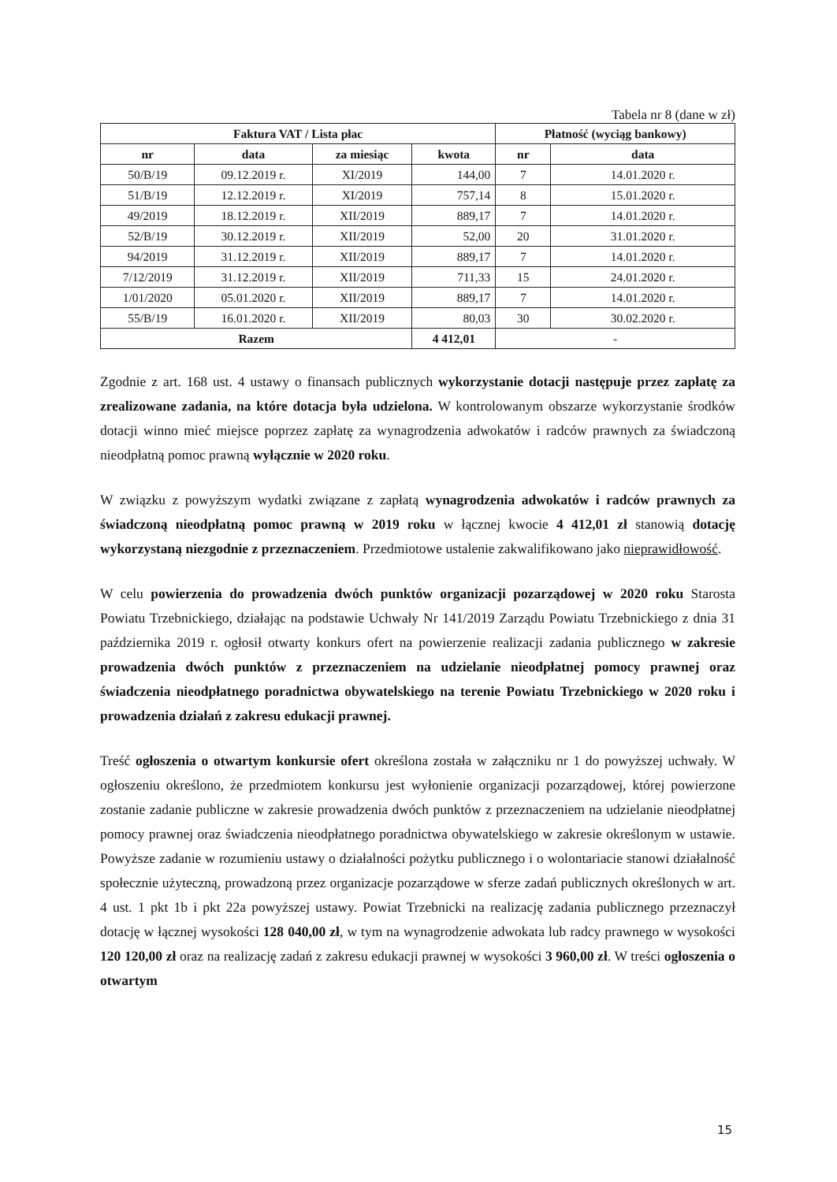Tabela nr 8 (dane w zł)
| Faktura VAT / Lista płac | | | | Płatność (wyciąg bankowy) | |
| --- | --- | --- | --- | --- | --- |
| nr | data | za miesiąc | kwota | nr | data |
| 50/B/19 | 09.12.2019 r. | XI/2019 | 144,00 | 7 | 14.01.2020 r. |
| 51/B/19 | 12.12.2019 r. | XI/2019 | 757,14 | 8 | 15.01.2020 r. |
| 49/2019 | 18.12.2019 r. | XII/2019 | 889,17 | 7 | 14.01.2020 r. |
| 52/B/19 | 30.12.2019 r. | XII/2019 | 52,00 | 20 | 31.01.2020 r. |
| 94/2019 | 31.12.2019 r. | XII/2019 | 889,17 | 7 | 14.01.2020 r. |
| 7/12/2019 | 31.12.2019 r. | XII/2019 | 711,33 | 15 | 24.01.2020 r. |
| 1/01/2020 | 05.01.2020 r. | XII/2019 | 889,17 | 7 | 14.01.2020 r. |
| 55/B/19 | 16.01.2020 r. | XII/2019 | 80,03 | 30 | 30.02.2020 r. |
| Razem | | | 4 412,01 | - | |
Zgodnie z art. 168 ust. 4 ustawy o finansach publicznych wykorzystanie dotacji następuje przez zapłatę za zrealizowane zadania, na które dotacja była udzielona. W kontrolowanym obszarze wykorzystanie środków dotacji winno mieć miejsce poprzez zapłatę za wynagrodzenia adwokatów i radców prawnych za świadczoną nieodpłatną pomoc prawną wyłącznie w 2020 roku.
W związku z powyższym wydatki związane z zapłatą wynagrodzenia adwokatów i radców prawnych za świadczoną nieodpłatną pomoc prawną w 2019 roku w łącznej kwocie 4 412,01 zł stanowią dotację wykorzystaną niezgodnie z przeznaczeniem. Przedmiotowe ustalenie zakwalifikowano jako nieprawidłowość.
W celu powierzenia do prowadzenia dwóch punktów organizacji pozarządowej w 2020 roku Starosta Powiatu Trzebnickiego, działając na podstawie Uchwały Nr 141/2019 Zarządu Powiatu Trzebnickiego z dnia 31 października 2019 r. ogłosił otwarty konkurs ofert na powierzenie realizacji zadania publicznego w zakresie prowadzenia dwóch punktów z przeznaczeniem na udzielanie nieodpłatnej pomocy prawnej oraz świadczenia nieodpłatnego poradnictwa obywatelskiego na terenie Powiatu Trzebnickiego w 2020 roku i prowadzenia działań z zakresu edukacji prawnej.
Treść ogłoszenia o otwartym konkursie ofert określona została w załączniku nr 1 do powyższej uchwały. W ogłoszeniu określono, że przedmiotem konkursu jest wyłonienie organizacji pozarządowej, której powierzone zostanie zadanie publiczne w zakresie prowadzenia dwóch punktów z przeznaczeniem na udzielanie nieodpłatnej pomocy prawnej oraz świadczenia nieodpłatnego poradnictwa obywatelskiego w zakresie określonym w ustawie. Powyższe zadanie w rozumieniu ustawy o działalności pożytku publicznego i o wolontariacie stanowi działalność społecznie użyteczną, prowadzoną przez organizacje pozarządowe w sferze zadań publicznych określonych w art. 4 ust. 1 pkt 1b i pkt 22a powyższej ustawy. Powiat Trzebnicki na realizację zadania publicznego przeznaczył dotację w łącznej wysokości 128 040,00 zł, w tym na wynagrodzenie adwokata lub radcy prawnego w wysokości 120 120,00 zł oraz na realizację zadań z zakresu edukacji prawnej w wysokości 3 960,00 zł. W treści ogłoszenia o otwartym
15